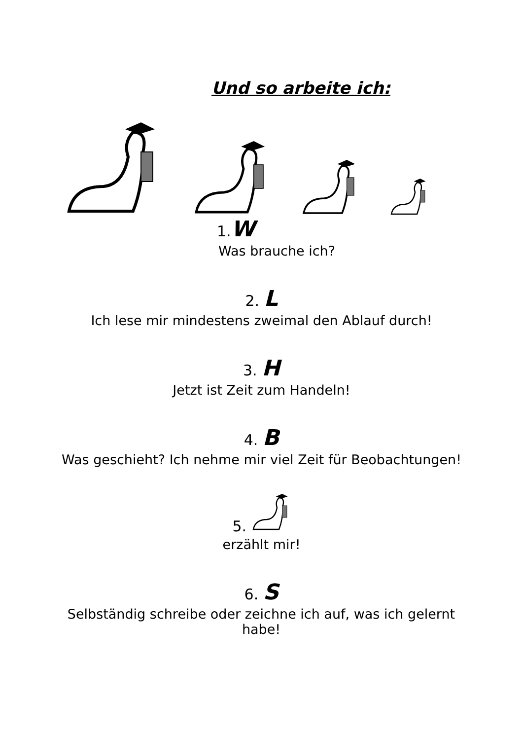Und so arbeite ich:
1.W
Was brauche ich?
2. L
Ich lese mir mindestens zweimal den Ablauf durch!
3. H
Jetzt ist Zeit zum Handeln!
4. B
Was geschieht? Ich nehme mir viel Zeit für Beobachtungen!
5.
erzählt mir!
6. S
Selbständig schreibe oder zeichne ich auf, was ich gelernt habe!